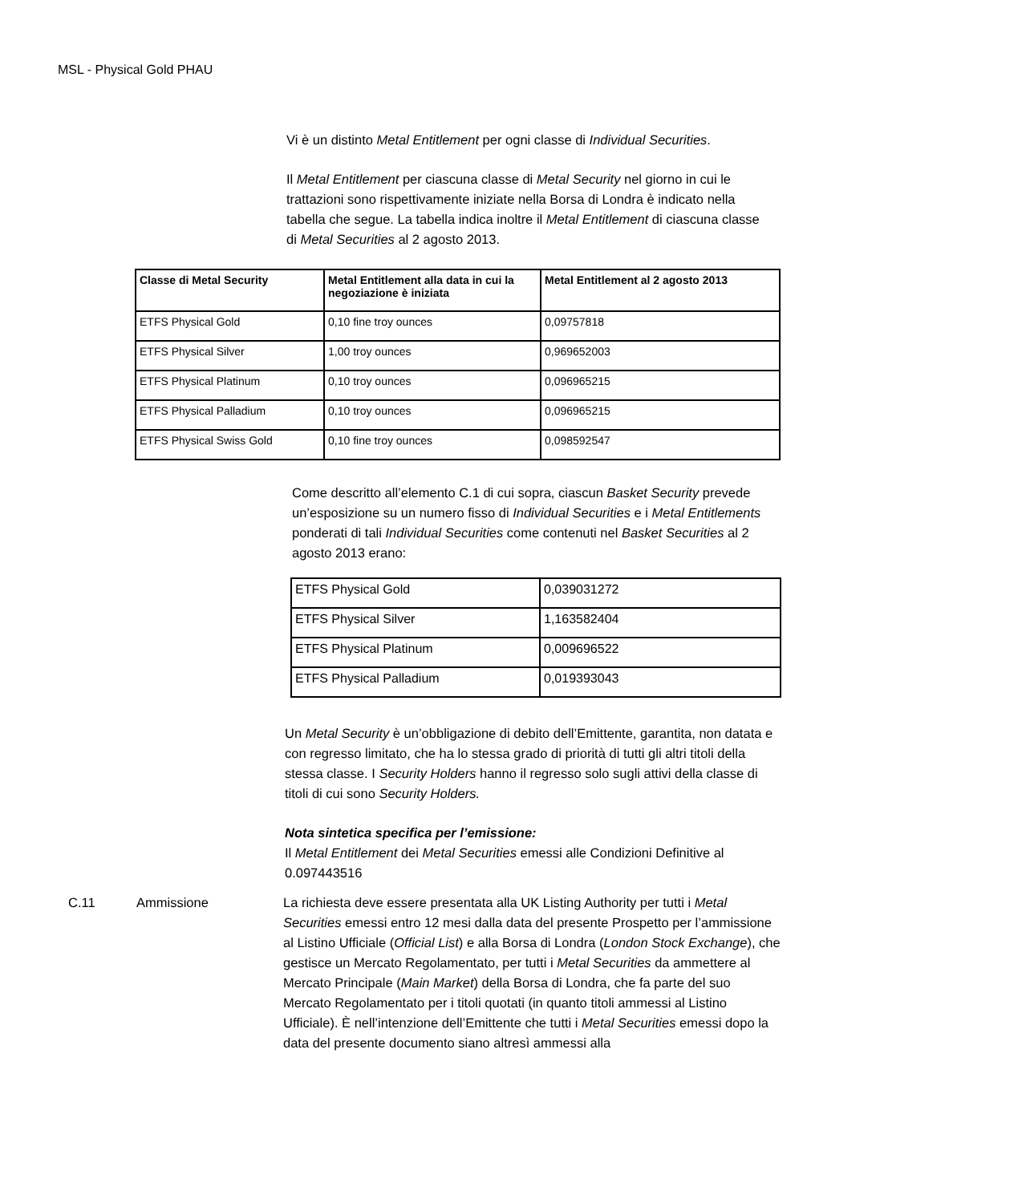MSL - Physical Gold PHAU
Vi è un distinto Metal Entitlement per ogni classe di Individual Securities.
Il Metal Entitlement per ciascuna classe di Metal Security nel giorno in cui le trattazioni sono rispettivamente iniziate nella Borsa di Londra è indicato nella tabella che segue. La tabella indica inoltre il Metal Entitlement di ciascuna classe di Metal Securities al 2 agosto 2013.
| Classe di Metal Security | Metal Entitlement alla data in cui la negoziazione è iniziata | Metal Entitlement al 2 agosto 2013 |
| --- | --- | --- |
| ETFS Physical Gold | 0,10 fine troy ounces | 0,09757818 |
| ETFS Physical Silver | 1,00 troy ounces | 0,969652003 |
| ETFS Physical Platinum | 0,10 troy ounces | 0,096965215 |
| ETFS Physical Palladium | 0,10 troy ounces | 0,096965215 |
| ETFS Physical Swiss Gold | 0,10 fine troy ounces | 0,098592547 |
Come descritto all’elemento C.1 di cui sopra, ciascun Basket Security prevede un’esposizione su un numero fisso di Individual Securities e i Metal Entitlements ponderati di tali Individual Securities come contenuti nel Basket Securities al 2 agosto 2013 erano:
| ETFS Physical Gold | 0,039031272 |
| ETFS Physical Silver | 1,163582404 |
| ETFS Physical Platinum | 0,009696522 |
| ETFS Physical Palladium | 0,019393043 |
Un Metal Security è un’obbligazione di debito dell’Emittente, garantita, non datata e con regresso limitato, che ha lo stessa grado di priorità di tutti gli altri titoli della stessa classe. I Security Holders hanno il regresso solo sugli attivi della classe di titoli di cui sono Security Holders.
Nota sintetica specifica per l’emissione:
Il Metal Entitlement dei Metal Securities emessi alle Condizioni Definitive al 0.097443516
C.11 Ammissione La richiesta deve essere presentata alla UK Listing Authority per tutti i Metal Securities emessi entro 12 mesi dalla data del presente Prospetto per l’ammissione al Listino Ufficiale (Official List) e alla Borsa di Londra (London Stock Exchange), che gestisce un Mercato Regolamentato, per tutti i Metal Securities da ammettere al Mercato Principale (Main Market) della Borsa di Londra, che fa parte del suo Mercato Regolamentato per i titoli quotati (in quanto titoli ammessi al Listino Ufficiale). È nell’intenzione dell’Emittente che tutti i Metal Securities emessi dopo la data del presente documento siano altresì ammessi alla